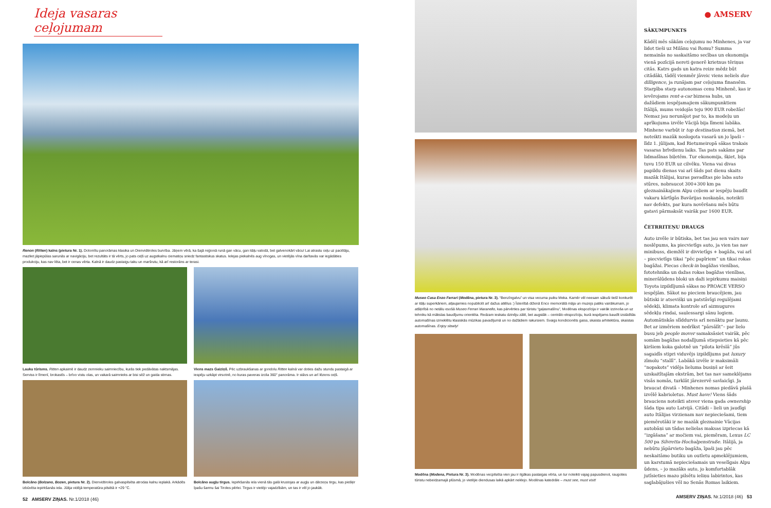Ideja vasaras ceļojumam
Renon (Ritten) kalns (pietura Nr. 1). Dolomītu panorāmas klasika un Dienvidtiroles burvība. Jāņem vērā, ka šajā reģionā runā gan vācu, gan itāļu valodā, bet galvenokārt vācu! Lai atrastu ceļu uz pacēlāju, mazliet jāpiepūlas sarunās ar navigāciju, bet rezultāts ir tā vērts, jo pats ceļš uz augstkalnu ciematiņu sniedz fantastiskus skatus. Ielejas piekalnēs aug vīnogas, un vietējās vīna darītavās var iegādāties produkciju, kas nav lēta, bet ir cenas vērta. Kalnā ir daudz pastaigu taku un maršrutu, kā arī restorāns ar terasi.
Lauku tūrisms. Ritten apkaimē ir daudz zemnieku saimniecību, kurās tiek pedāvātas naktsmājas. Serviss ir līmenī, brokastīs – brīvo vistu olas, un vakarā saimnieks ar bisi sēž un gaida stirnas.
Viens mazs Gaiziņš. Pēc uzbraukšanas ar gondolu Ritten kalnā var doties dažu stundu pastaigā ar iespēju uzkāpt virsotnē, no kuras paveras izcila 360° panorāma. Ir stāvs un arī lēzens ceļš.
Bolcāno (Bolzano, Bozen, pietura Nr. 2). Dienvidtiroles galvaspilsēta atrodas kalnu ieplakā. Arkādēs izbūvēta iepirkšanās iela. Jūlija vidējā temperatūra pilsētā ir +29 °C.
Bolcāno augļu tirgus. Iepirkšanās iela vienā tās galā krustojas ar augļu un dārzeņu tirgu, kas piešķir īpašu šarmu šai Tiroles pērlei. Tirgus ir vietējo vajadzībām, un tas ir vēl jo jaukāk.
52 AMSERV ZIŅAS. Nr.1/2018 (46)
Museo Casa Enzo Ferrari (Modēna, pietura Nr. 3). “Benzīngalvu” un visa vecuma puiku Meka. Kamēr vēl neesam sākuši tiešī konkurēt ar itāļu superkāriem, atļaujamies nopublicēt arī dažus attēlus :) Īstenībā diženā Enco memoriālā māja un muzejs patiks vairākumam, jo atšķirībā no netālu esošā Museo Ferrari Maranello, kas pārvērties par tūristu “gaļasmašīnu”, Modēnas ekspozīcija ir vairāk izzinoša un uz tehniku kā mākslas baudījumu orientēta. Redzam ieskatu dzinēju zālē, bet augstāk – centrālo ekspozīciju, kurā iespējams baudīt izstādītās automašīnas izmeklētu klasiskās mūzikas pavadījumā un no dažādiem rakursiem. Svaigs kondicionēts gaiss, skaista arhitektūra, skaistas automašīnas. Enjoy slowly!
Modēna (Modena, Pietura Nr. 3). Modēnas vecpilsēta vien jau ir ilgākas pastaigas vērta, un tur noteikti vajag papusdienot, raugoties tūristu nebeidzamajā plūsmā, jo vietējie diendusas laikā apkārt neklejo. Modēnas katedrāle – must see, must visit!
● AMSERV
SĀKUMPUNKTS
Kādēļ mēs sākām ceļojumu no Minhenes, ja var lidot tieši uz Milānu vai Romu? Summa nemainās no saskaitāmo secības un ekonomija vienā pozīcijā nereti ģenerē krietnus tēriņus citās. Katrs gads un katra reize mēdz būt citādāki, tādēļ vienmēr jāveic viens neliels due dilligence, ja runājam par ceļojuma finansēm. Starpība starp autonomas cenu Minhenē, kas ir ievērojams rent-a-car biznesa hubs, un dažādiem iespējamajiem sākumpunktiem Itālijā, mums veidojās teju 900 EUR robežās! Nemaz jau nerunājot par to, ka modeļu un aprīkojuma izvēle Vācijā bija līmeni labāka. Minhene varbūt ir top destination ziemā, bet noteikti mazāk noslogota vasarā un jo īpaši – līdz 1. jūlijam, kad Rietumeiropā sākas trakais vasaras brīvdienu laiks. Tas pats sakāms par lidmašīnas biļetēm. Tur ekonomija, šķiet, bija tuvu 150 EUR uz cilvēku. Viena vai divas papildu dienas vai arī šāds pat dienu skaits mazāk Itālijai, kuras pavadītas pie laba auto stūres, nobraucot 300+300 km pa gleznainākajiem Alpu ceļiem ar iespēju baudīt vakaru kārtīgās Bavārijas noskaņās, noteikti nav defekts, par kura novēršanu mēs būtu gatavi pārmaksāt vairāk par 1600 EUR.
ČETRRITEŅU DRAUGS
Auto izvēle ir būtiska, bet tas jau sen vairs nav noslēpums, ka piecvietīgs auto, ja vien tas nav minibuss, diemžēl ir divvietīgs + bagāža, vai arī – piecvietīgs tikai “pēc papīriem” un tikai rokas bagāžai. Piecas check-in bagāžas vienības, fototehnika un dažas rokas bagāžas vienības, minerālūdens bloki un daži iepirkumu maisiņi Toyota izpildījumā sākas no PROACE VERSO iespējām. Sākot no pieciem braucējiem, jau būtiski ir atsevišķi un patstāvīgi regulējami sēdekļi, klimata kontrole arī aizmugures sēdekļu rindai, saulessargi sānu logiem. Automātiskās slīddurvis arī nenāktu par ļaunu. Bet ar izmēriem nedrīkst “pārsālīt”– par lielo busu jeb people mover samaksāsiet vairāk, pēc somām bagāžas nodalījumā stiepsieties kā pēc ķiršiem koka galotnē un “pilota krēslā” jūs sagaidīs stipri viduvējs izpildījums pat luxury zīmolu “stallī”. Labākā izvēle ir maksimāli “nopakots” vidēja lieluma busiņš ar šeit uzskaitītajām ekstrām, bet tas nav sameklējams visās nomās, turklāt jārezervē savlaicīgi. Ja braucat divatā – Minhenes nomas piedāvā plašā izvēlē kabrioletus. Must have! Viens šāds brauciens noteikti atsver viena gada ownership šāda tipa auto Latvijā. Citādi – lieli un jaudīgi auto Itālijas virzienam nav nepieciešami, tiem piemērotāki ir ne mazāk gleznainie Vācijas autobāņi un tādas nelielas maksas izpriecas kā “izgāšana” ar močiem vai, piemēram, Lexus LC 500 pa Silvretta-Hochalpenstraße. Itālijā, ja nebūtu jāpārvieto bagāža, īpaši jau pēc neskaitāmo butiku un outletu apmeklējumiem, un karstumā nepieciešamais un veselīgais Alpu ūdens, – jo mazāks auto, jo komfortablāk jutīsieties mazo pilsētu ieliņu labirintos, kas saglabājušies vēl no Senās Romas laikiem.
AMSERV ZIŅAS. Nr.1/2018 (46) 53